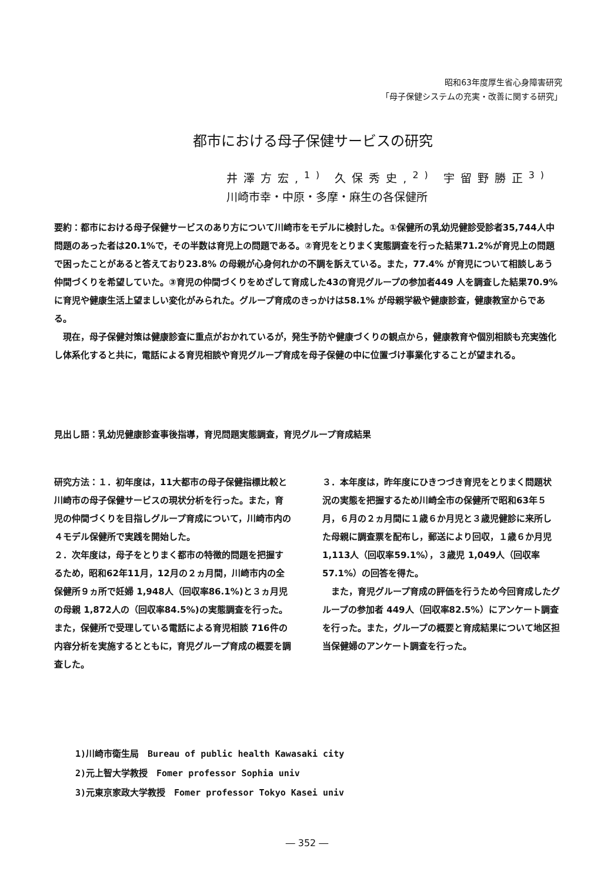昭和63年度厚生省心身障害研究
「母子保健システムの充実・改善に関する研究」
都市における母子保健サービスの研究
井澤方宏,<sup>1)</sup> 久保秀史,<sup>2)</sup> 宇留野勝正<sup>3)</sup>
川崎市幸・中原・多摩・麻生の各保健所
要約：都市における母子保健サービスのあり方について川崎市をモデルに検討した。①保健所の乳幼児健診受診者35,744人中問題のあった者は20.1%で，その半数は育児上の問題である。②育児をとりまく実態調査を行った結果71.2%が育児上の問題で困ったことがあると答えており23.8% の母親が心身何れかの不調を訴えている。また，77.4% が育児について相談しあう仲間づくりを希望していた。③育児の仲間づくりをめざして育成した43の育児グループの参加者449 人を調査した結果70.9% に育児や健康生活上望ましい変化がみられた。グループ育成のきっかけは58.1% が母親学級や健康診査，健康教室からである。
　現在，母子保健対策は健康診査に重点がおかれているが，発生予防や健康づくりの観点から，健康教育や個別相談も充実強化し体系化すると共に，電話による育児相談や育児グループ育成を母子保健の中に位置づけ事業化することが望まれる。
見出し語：乳幼児健康診査事後指導，育児問題実態調査，育児グループ育成結果
研究方法：１．初年度は，11大都市の母子保健指標比較と川崎市の母子保健サービスの現状分析を行った。また，育児の仲間づくりを目指しグループ育成について，川崎市内の４モデル保健所で実践を開始した。
２．次年度は，母子をとりまく都市の特徴的問題を把握するため，昭和62年11月，12月の２ヵ月間，川崎市内の全保健所９ヵ所で妊婦 1,948人（回収率86.1%)と３ヵ月児の母親 1,872人の（回収率84.5%)の実態調査を行った。また，保健所で受理している電話による育児相談 716件の内容分析を実施するとともに，育児グループ育成の概要を調査した。
３．本年度は，昨年度にひきつづき育児をとりまく問題状況の実態を把握するため川崎全市の保健所で昭和63年５月，６月の２ヵ月間に１歳６か月児と３歳児健診に来所した母親に調査票を配布し，郵送により回収，１歳６か月児 1,113人（回収率59.1%），３歳児 1,049人（回収率57.1%）の回答を得た。
　また，育児グループ育成の評価を行うため今回育成したグループの参加者 449人（回収率82.5%）にアンケート調査を行った。また，グループの概要と育成結果について地区担当保健婦のアンケート調査を行った。
1)川崎市衛生局　Bureau of public health Kawasaki city
2)元上智大学教授　Fomer professor Sophia univ
3)元東京家政大学教授　Fomer professor Tokyo Kasei univ
― 352 ―